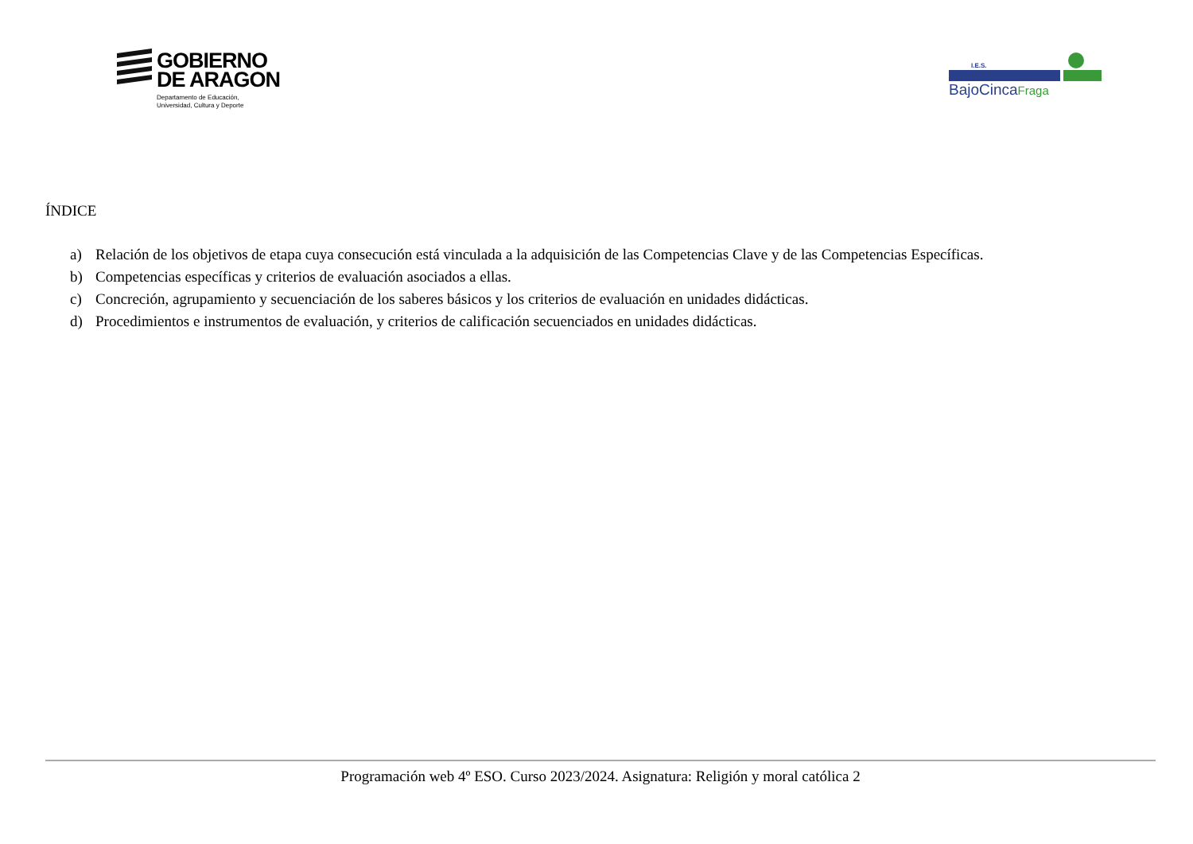GOBIERNO
DE ARAGON
Departamento de Educación,
Universidad, Cultura y Deporte
I.E.S.
BajoCincaFraga
ÍNDICE
a) Relación de los objetivos de etapa cuya consecución está vinculada a la adquisición de las Competencias Clave y de las Competencias Específicas.
b) Competencias específicas y criterios de evaluación asociados a ellas.
c) Concreción, agrupamiento y secuenciación de los saberes básicos y los criterios de evaluación en unidades didácticas.
d) Procedimientos e instrumentos de evaluación, y criterios de calificación secuenciados en unidades didácticas.
Programación web 4º ESO. Curso 2023/2024. Asignatura: Religión y moral católica 2